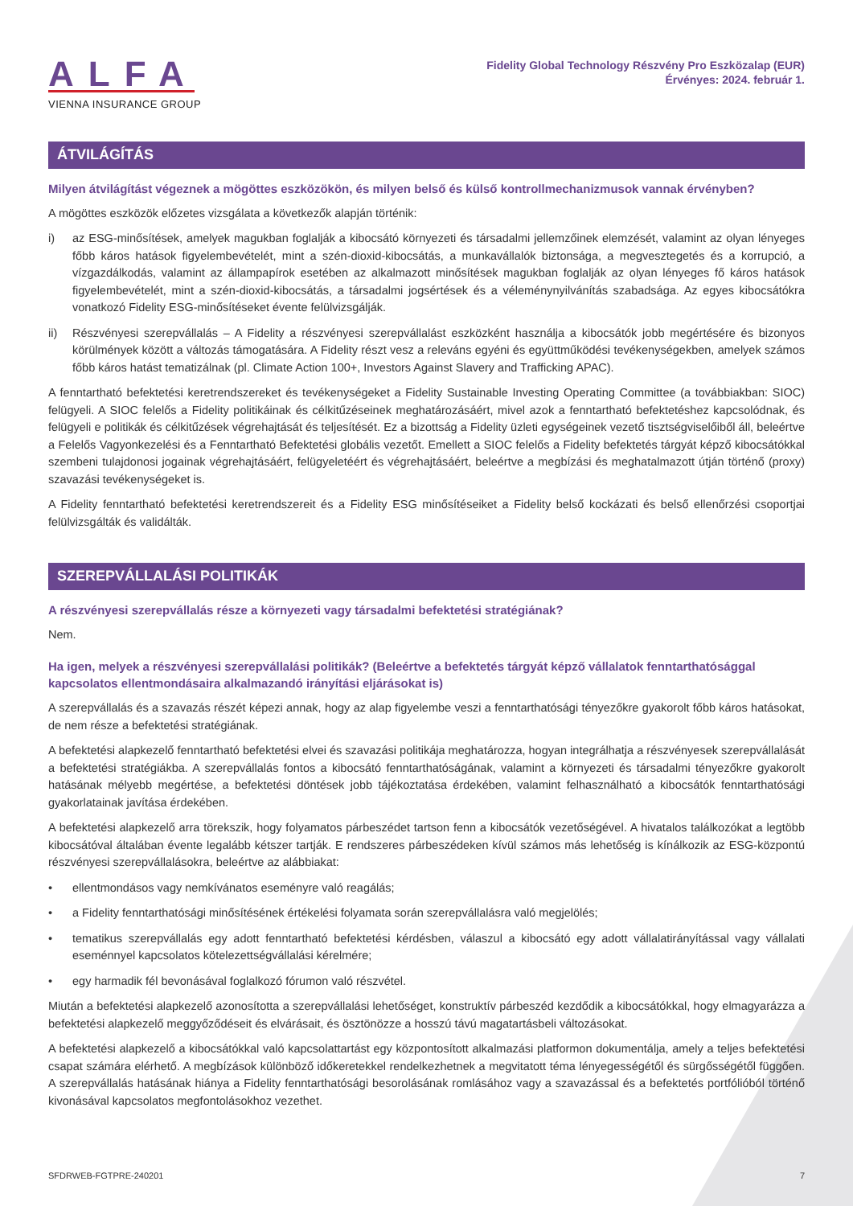ALFA
VIENNA INSURANCE GROUP
Fidelity Global Technology Részvény Pro Eszközalap (EUR)
Érvényes: 2024. február 1.
ÁTVILÁGÍTÁS
Milyen átvilágítást végeznek a mögöttes eszközökön, és milyen belső és külső kontrollmechanizmusok vannak érvényben?
A mögöttes eszközök előzetes vizsgálata a következők alapján történik:
i) az ESG-minősítések, amelyek magukban foglalják a kibocsátó környezeti és társadalmi jellemzőinek elemzését, valamint az olyan lényeges főbb káros hatások figyelembevételét, mint a szén-dioxid-kibocsátás, a munkavállalók biztonsága, a megvesztegetés és a korrupció, a vízgazdálkodás, valamint az állampapírok esetében az alkalmazott minősítések magukban foglalják az olyan lényeges fő káros hatások figyelembevételét, mint a szén-dioxid-kibocsátás, a társadalmi jogsértések és a véleménynyilvánítás szabadsága. Az egyes kibocsátókra vonatkozó Fidelity ESG-minősítéseket évente felülvizsgálják.
ii) Részvényesi szerepvállalás – A Fidelity a részvényesi szerepvállalást eszközként használja a kibocsátók jobb megértésére és bizonyos körülmények között a változás támogatására. A Fidelity részt vesz a releváns egyéni és együttműködési tevékenységekben, amelyek számos főbb káros hatást tematizálnak (pl. Climate Action 100+, Investors Against Slavery and Trafficking APAC).
A fenntartható befektetési keretrendszereket és tevékenységeket a Fidelity Sustainable Investing Operating Committee (a továbbiakban: SIOC) felügyeli. A SIOC felelős a Fidelity politikáinak és célkitűzéseinek meghatározásáért, mivel azok a fenntartható befektetéshez kapcsolódnak, és felügyeli e politikák és célkitűzések végrehajtását és teljesítését. Ez a bizottság a Fidelity üzleti egységeinek vezető tisztségviselőiből áll, beleértve a Felelős Vagyonkezelési és a Fenntartható Befektetési globális vezetőt. Emellett a SIOC felelős a Fidelity befektetés tárgyát képző kibocsátókkal szembeni tulajdonosi jogainak végrehajtásáért, felügyeletéért és végrehajtásáért, beleértve a megbízási és meghatalmazott útján történő (proxy) szavazási tevékenységeket is.
A Fidelity fenntartható befektetési keretrendszereit és a Fidelity ESG minősítéseiket a Fidelity belső kockázati és belső ellenőrzési csoportjai felülvizsgálták és validálták.
SZEREPVÁLLALÁSI POLITIKÁK
A részvényesi szerepvállalás része a környezeti vagy társadalmi befektetési stratégiának?
Nem.
Ha igen, melyek a részvényesi szerepvállalási politikák? (Beleértve a befektetés tárgyát képző vállalatok fenntarthatósággal kapcsolatos ellentmondásaira alkalmazandó irányítási eljárásokat is)
A szerepvállalás és a szavazás részét képezi annak, hogy az alap figyelembe veszi a fenntarthatósági tényezőkre gyakorolt főbb káros hatásokat, de nem része a befektetési stratégiának.
A befektetési alapkezelő fenntartható befektetési elvei és szavazási politikája meghatározza, hogyan integrálhatja a részvényesek szerepvállalását a befektetési stratégiákba. A szerepvállalás fontos a kibocsátó fenntarthatóságának, valamint a környezeti és társadalmi tényezőkre gyakorolt hatásának mélyebb megértése, a befektetési döntések jobb tájékoztatása érdekében, valamint felhasználható a kibocsátók fenntarthatósági gyakorlatainak javítása érdekében.
A befektetési alapkezelő arra törekszik, hogy folyamatos párbeszédet tartson fenn a kibocsátók vezetőségével. A hivatalos találkozókat a legtöbb kibocsátóval általában évente legalább kétszer tartják. E rendszeres párbeszédeken kívül számos más lehetőség is kínálkozik az ESG-központú részvényesi szerepvállalásokra, beleértve az alábbiakat:
• ellentmondásos vagy nemkívánatos eseményre való reagálás;
• a Fidelity fenntarthatósági minősítésének értékelési folyamata során szerepvállalásra való megjelölés;
• tematikus szerepvállalás egy adott fenntartható befektetési kérdésben, válaszul a kibocsátó egy adott vállalatirányítással vagy vállalati eseménnyel kapcsolatos kötelezettségvállalási kérelmére;
• egy harmadik fél bevonásával foglalkozó fórumon való részvétel.
Miután a befektetési alapkezelő azonosította a szerepvállalási lehetőséget, konstruktív párbeszéd kezdődik a kibocsátókkal, hogy elmagyarázza a befektetési alapkezelő meggyőződéseit és elvárásait, és ösztönözze a hosszú távú magatartásbeli változásokat.
A befektetési alapkezelő a kibocsátókkal való kapcsolattartást egy központosított alkalmazási platformon dokumentálja, amely a teljes befektetési csapat számára elérhető. A megbízások különböző időkeretekkel rendelkezhetnek a megvitatott téma lényegességétől és sürgősségétől függően. A szerepvállalás hatásának hiánya a Fidelity fenntarthatósági besorolásának romlásához vagy a szavazással és a befektetés portfólióból történő kivonásával kapcsolatos megfontolásokhoz vezethet.
SFDRWEB-FGTPRE-240201 7